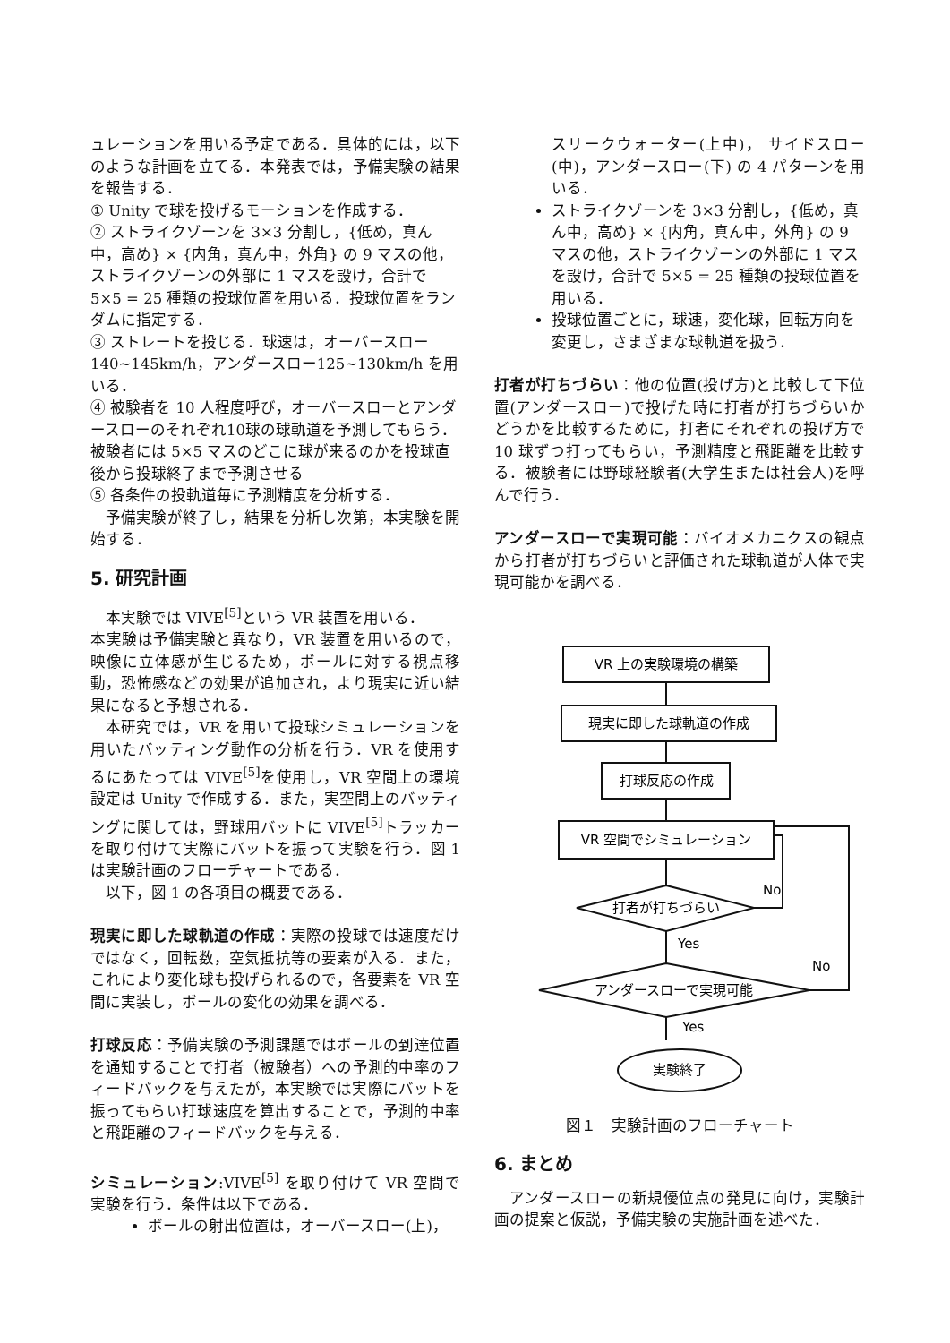ュレーションを用いる予定である．具体的には，以下のような計画を立てる．本発表では，予備実験の結果を報告する．
① Unity で球を投げるモーションを作成する．
② ストライクゾーンを 3×3 分割し，{低め，真ん中，高め} × {内角，真ん中，外角} の 9 マスの他，ストライクゾーンの外部に 1 マスを設け，合計で 5×5 = 25 種類の投球位置を用いる．投球位置をランダムに指定する．
③ ストレートを投じる．球速は，オーバースロー 140~145km/h，アンダースロー125~130km/h を用いる．
④ 被験者を 10 人程度呼び，オーバースローとアンダースローのそれぞれ10球の球軌道を予測してもらう．被験者には 5×5 マスのどこに球が来るのかを投球直後から投球終了まで予測させる
⑤ 各条件の投軌道毎に予測精度を分析する．
予備実験が終了し，結果を分析し次第，本実験を開始する．
5. 研究計画
本実験では VIVE<sup>[5]</sup>という VR 装置を用いる．
本実験は予備実験と異なり，VR 装置を用いるので，映像に立体感が生じるため，ボールに対する視点移動，恐怖感などの効果が追加され，より現実に近い結果になると予想される．
本研究では，VR を用いて投球シミュレーションを用いたバッティング動作の分析を行う．VR を使用するにあたっては VIVE<sup>[5]</sup>を使用し，VR 空間上の環境設定は Unity で作成する．また，実空間上のバッティングに関しては，野球用バットに VIVE<sup>[5]</sup>トラッカーを取り付けて実際にバットを振って実験を行う．図 1 は実験計画のフローチャートである．
以下，図 1 の各項目の概要である．
現実に即した球軌道の作成：実際の投球では速度だけではなく，回転数，空気抵抗等の要素が入る．また，これにより変化球も投げられるので，各要素を VR 空間に実装し，ボールの変化の効果を調べる．
打球反応：予備実験の予測課題ではボールの到達位置を通知することで打者（被験者）への予測的中率のフィードバックを与えたが，本実験では実際にバットを振ってもらい打球速度を算出することで，予測的中率と飛距離のフィードバックを与える．
シミュレーション:VIVE<sup>[5]</sup> を取り付けて VR 空間で実験を行う．条件は以下である．
ボールの射出位置は，オーバースロー(上)，
スリークウォーター(上中)， サイドスロー(中)，アンダースロー(下) の 4 パターンを用いる．
ストライクゾーンを 3×3 分割し，{低め，真ん中，高め} × {内角，真ん中，外角} の 9 マスの他，ストライクゾーンの外部に 1 マスを設け，合計で 5×5 = 25 種類の投球位置を用いる．
投球位置ごとに，球速，変化球，回転方向を変更し，さまざまな球軌道を扱う．
打者が打ちづらい：他の位置(投げ方)と比較して下位置(アンダースロー)で投げた時に打者が打ちづらいかどうかを比較するために，打者にそれぞれの投げ方で 10 球ずつ打ってもらい，予測精度と飛距離を比較する．被験者には野球経験者(大学生または社会人)を呼んで行う．
アンダースローで実現可能：バイオメカニクスの観点から打者が打ちづらいと評価された球軌道が人体で実現可能かを調べる．
VR 上の実験環境の構築
現実に即した球軌道の作成
打球反応の作成
VR 空間でシミュレーション
打者が打ちづらい
アンダースローで実現可能
No
No
Yes
Yes
実験終了
図１　実験計画のフローチャート
6. まとめ
アンダースローの新規優位点の発見に向け，実験計画の提案と仮説，予備実験の実施計画を述べた．